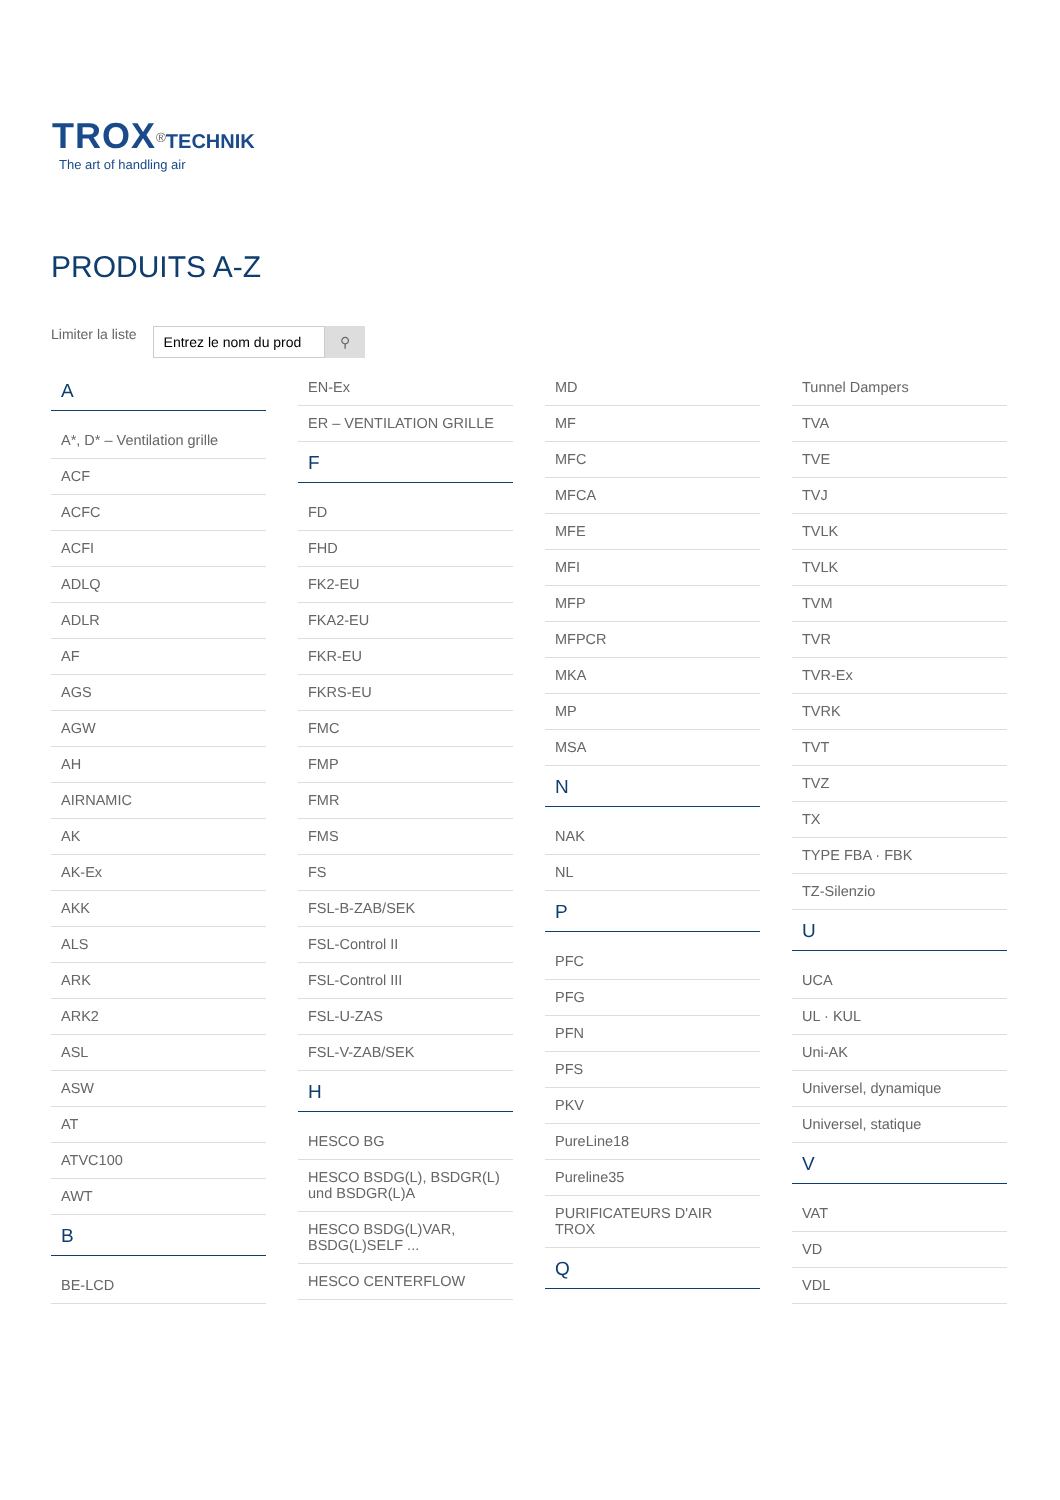TROX<sup>®</sup>TECHNIK
The art of handling air
PRODUITS A-Z
Limiter la liste
⚲
A
A*, D* – Ventilation grille
ACF
ACFC
ACFI
ADLQ
ADLR
AF
AGS
AGW
AH
AIRNAMIC
AK
AK-Ex
AKK
ALS
ARK
ARK2
ASL
ASW
AT
ATVC100
AWT
B
BE-LCD
EN-Ex
ER – VENTILATION GRILLE
F
FD
FHD
FK2-EU
FKA2-EU
FKR-EU
FKRS-EU
FMC
FMP
FMR
FMS
FS
FSL-B-ZAB/SEK
FSL-Control II
FSL-Control III
FSL-U-ZAS
FSL-V-ZAB/SEK
H
HESCO BG
HESCO BSDG(L), BSDGR(L) und BSDGR(L)A
HESCO BSDG(L)VAR, BSDG(L)SELF ...
HESCO CENTERFLOW
MD
MF
MFC
MFCA
MFE
MFI
MFP
MFPCR
MKA
MP
MSA
N
NAK
NL
P
PFC
PFG
PFN
PFS
PKV
PureLine18
Pureline35
PURIFICATEURS D'AIR TROX
Q
Tunnel Dampers
TVA
TVE
TVJ
TVLK
TVLK
TVM
TVR
TVR-Ex
TVRK
TVT
TVZ
TX
TYPE FBA · FBK
TZ-Silenzio
U
UCA
UL · KUL
Uni-AK
Universel, dynamique
Universel, statique
V
VAT
VD
VDL